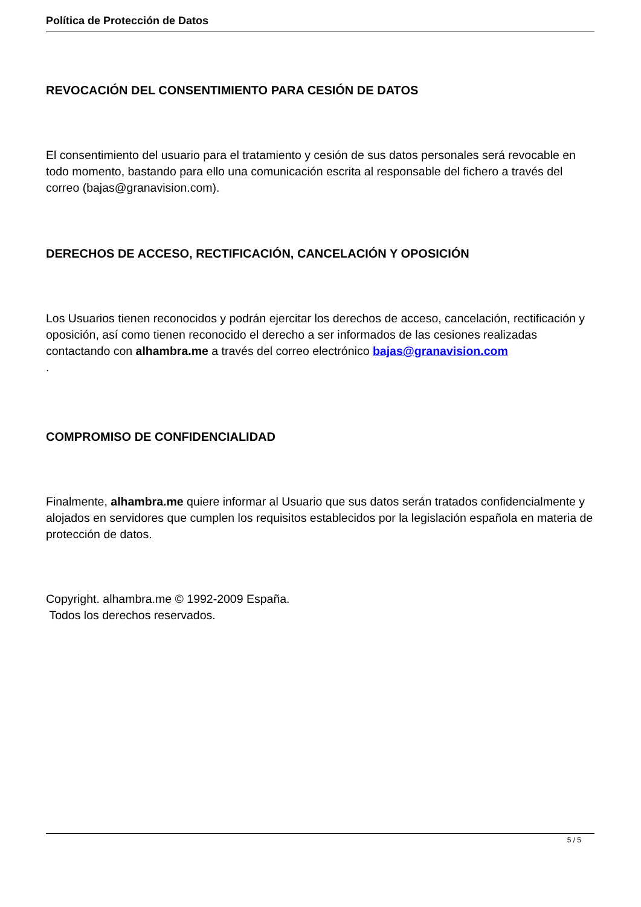Política de Protección de Datos
REVOCACIÓN DEL CONSENTIMIENTO PARA CESIÓN DE DATOS
El consentimiento del usuario para el tratamiento y cesión de sus datos personales será revocable en todo momento, bastando para ello una comunicación escrita al responsable del fichero a través del correo (bajas@granavision.com).
DERECHOS DE ACCESO, RECTIFICACIÓN, CANCELACIÓN Y OPOSICIÓN
Los Usuarios tienen reconocidos y podrán ejercitar los derechos de acceso, cancelación, rectificación y oposición, así como tienen reconocido el derecho a ser informados de las cesiones realizadas contactando con alhambra.me a través del correo electrónico bajas@granavision.com
.
COMPROMISO DE CONFIDENCIALIDAD
Finalmente, alhambra.me quiere informar al Usuario que sus datos serán tratados confidencialmente y alojados en servidores que cumplen los requisitos establecidos por la legislación española en materia de protección de datos.
Copyright. alhambra.me © 1992-2009 España.
Todos los derechos reservados.
5 / 5